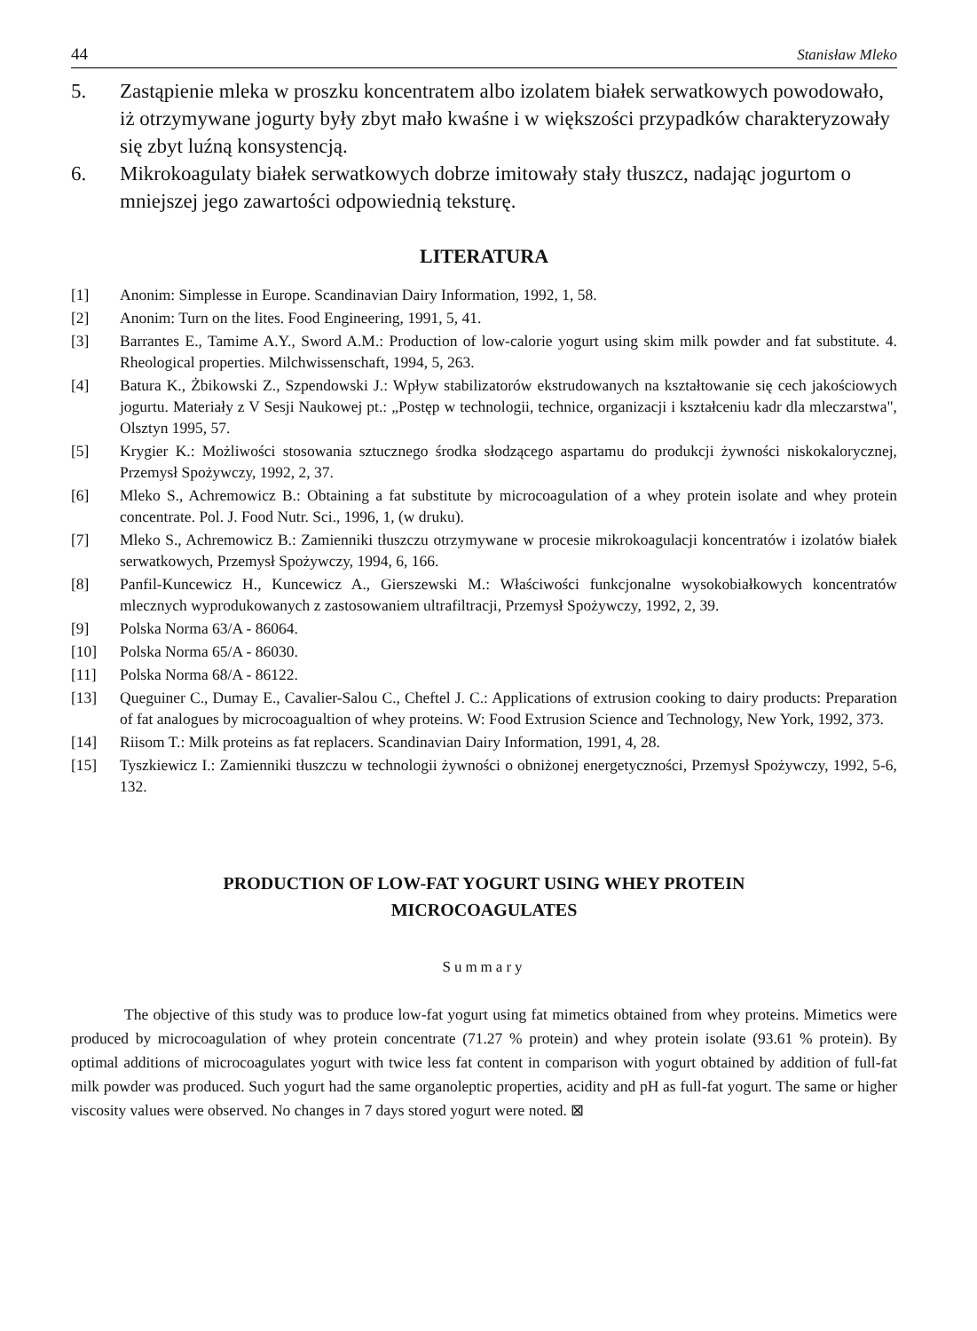44 Stanisław Mleko
5. Zastąpienie mleka w proszku koncentratem albo izolatem białek serwatkowych powodowało, iż otrzymywane jogurty były zbyt mało kwaśne i w większości przypadków charakteryzowały się zbyt luźną konsystencją.
6. Mikrokoagulaty białek serwatkowych dobrze imitowały stały tłuszcz, nadając jogurtom o mniejszej jego zawartości odpowiednią teksturę.
LITERATURA
[1] Anonim: Simplesse in Europe. Scandinavian Dairy Information, 1992, 1, 58.
[2] Anonim: Turn on the lites. Food Engineering, 1991, 5, 41.
[3] Barrantes E., Tamime A.Y., Sword A.M.: Production of low-calorie yogurt using skim milk powder and fat substitute. 4. Rheological properties. Milchwissenschaft, 1994, 5, 263.
[4] Batura K., Żbikowski Z., Szpendowski J.: Wpływ stabilizatorów ekstrudowanych na kształtowanie się cech jakościowych jogurtu. Materiały z V Sesji Naukowej pt.: „Postęp w technologii, technice, organizacji i kształceniu kadr dla mleczarstwa", Olsztyn 1995, 57.
[5] Krygier K.: Możliwości stosowania sztucznego środka słodzącego aspartamu do produkcji żywności niskokalorycznej, Przemysł Spożywczy, 1992, 2, 37.
[6] Mleko S., Achremowicz B.: Obtaining a fat substitute by microcoagulation of a whey protein isolate and whey protein concentrate. Pol. J. Food Nutr. Sci., 1996, 1, (w druku).
[7] Mleko S., Achremowicz B.: Zamienniki tłuszczu otrzymywane w procesie mikrokoagulacji koncentratów i izolatów białek serwatkowych, Przemysł Spożywczy, 1994, 6, 166.
[8] Panfil-Kuncewicz H., Kuncewicz A., Gierszewski M.: Właściwości funkcjonalne wysokobiałkowych koncentratów mlecznych wyprodukowanych z zastosowaniem ultrafiltracji, Przemysł Spożywczy, 1992, 2, 39.
[9] Polska Norma 63/A - 86064.
[10] Polska Norma 65/A - 86030.
[11] Polska Norma 68/A - 86122.
[13] Queguiner C., Dumay E., Cavalier-Salou C., Cheftel J. C.: Applications of extrusion cooking to dairy products: Preparation of fat analogues by microcoagualtion of whey proteins. W: Food Extrusion Science and Technology, New York, 1992, 373.
[14] Riisom T.: Milk proteins as fat replacers. Scandinavian Dairy Information, 1991, 4, 28.
[15] Tyszkiewicz I.: Zamienniki tłuszczu w technologii żywności o obniżonej energetyczności, Przemysł Spożywczy, 1992, 5-6, 132.
PRODUCTION OF LOW-FAT YOGURT USING WHEY PROTEIN
MICROCOAGULATES
Summary
The objective of this study was to produce low-fat yogurt using fat mimetics obtained from whey proteins. Mimetics were produced by microcoagulation of whey protein concentrate (71.27 % protein) and whey protein isolate (93.61 % protein). By optimal additions of microcoagulates yogurt with twice less fat content in comparison with yogurt obtained by addition of full-fat milk powder was produced. Such yogurt had the same organoleptic properties, acidity and pH as full-fat yogurt. The same or higher viscosity values were observed. No changes in 7 days stored yogurt were noted. ⊠